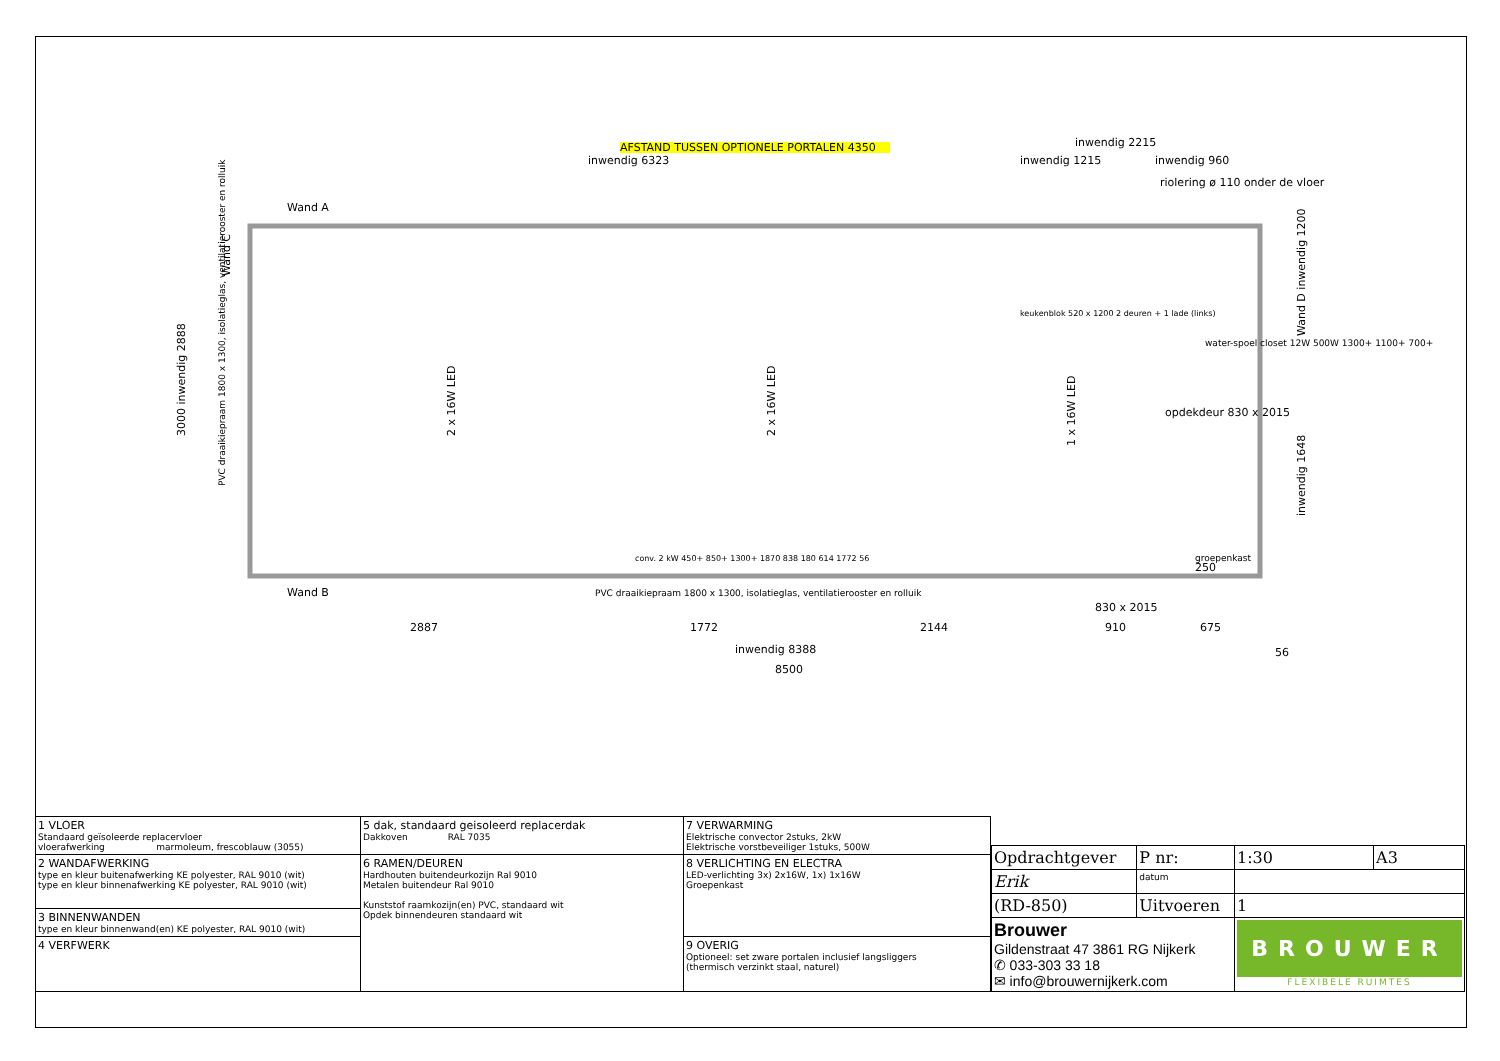AFSTAND TUSSEN OPTIONELE PORTALEN 4350
inwendig 2215
inwendig 6323
inwendig 1215
inwendig 960
riolering ø 110 onder de vloer
Wand A
Wand B
keukenblok 520 x 1200 2 deuren + 1 lade (links)
opdekdeur 830 x 2015
PVC draaikiepraam 1800 x 1300, isolatieglas, ventilatierooster en rolluik
2887
1772
2144
910
675
inwendig 8388
8500
56
250
830 x 2015
groepenkast
3000 inwendig 2888
2 x 16W LED
2 x 16W LED
1 x 16W LED
Wand D inwendig 1200
inwendig 1648
PVC draaikiepraam 1800 x 1300, isolatieglas, ventilatierooster en rolluik
Wand C
water-spoel closet 12W 500W 1300+ 1100+ 700+
conv. 2 kW 450+ 850+ 1300+ 1870 838 180 614 1772 56
| 1 VLOER Standaard geïsoleerde replacervloer vloerafwerking marmoleum, frescoblauw (3055) | 5 dak, standaard geisoleerd replacerdak Dakkoven RAL 7035 | 7 VERWARMING Elektrische convector 2stuks, 2kW Elektrische vorstbeveiliger 1stuks, 500W | / Opdrachtgever / P nr: / 1:30 / A3 / / Erik / datum / / / / (RD-850) / Uitvoeren / 1 / / / Brouwer Gildenstraat 47 3861 RG Nijkerk ✆ 033-303 33 18 ✉ info@brouwernijkerk.com / / BROUWER FLEXIBELE RUIMTES / / |
| 2 WANDAFWERKING type en kleur buitenafwerking KE polyester, RAL 9010 (wit) type en kleur binnenafwerking KE polyester, RAL 9010 (wit) | 6 RAMEN/DEUREN Hardhouten buitendeurkozijn Ral 9010 Metalen buitendeur Ral 9010 Kunststof raamkozijn(en) PVC, standaard wit Opdek binnendeuren standaard wit | 8 VERLICHTING EN ELECTRA LED-verlichting 3x) 2x16W, 1x) 1x16W Groepenkast | |
| 3 BINNENWANDEN type en kleur binnenwand(en) KE polyester, RAL 9010 (wit) | | | |
| 4 VERFWERK | | 9 OVERIG Optioneel: set zware portalen inclusief langsliggers (thermisch verzinkt staal, naturel) | |